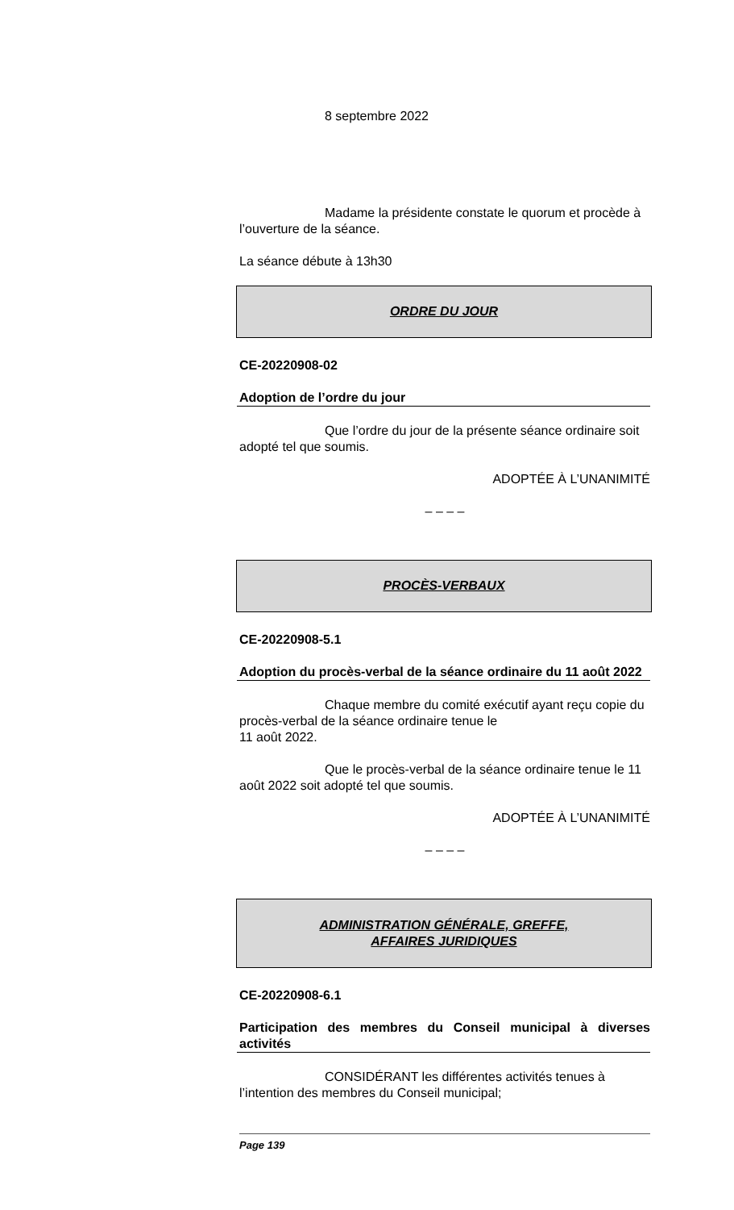8 septembre 2022
Madame la présidente constate le quorum et procède à l’ouverture de la séance.
La séance débute à 13h30
ORDRE DU JOUR
CE-20220908-02
Adoption de l’ordre du jour
Que l’ordre du jour de la présente séance ordinaire soit adopté tel que soumis.
ADOPTÉE À L’UNANIMITÉ
– – – –
PROCÈS-VERBAUX
CE-20220908-5.1
Adoption du procès-verbal de la séance ordinaire du 11 août 2022
Chaque membre du comité exécutif ayant reçu copie du procès-verbal de la séance ordinaire tenue le
11 août 2022.
Que le procès-verbal de la séance ordinaire tenue le 11 août 2022 soit adopté tel que soumis.
ADOPTÉE À L’UNANIMITÉ
– – – –
ADMINISTRATION GÉNÉRALE, GREFFE,
AFFAIRES JURIDIQUES
CE-20220908-6.1
Participation des membres du Conseil municipal à diverses activités
CONSIDÉRANT les différentes activités tenues à l’intention des membres du Conseil municipal;
Page 139